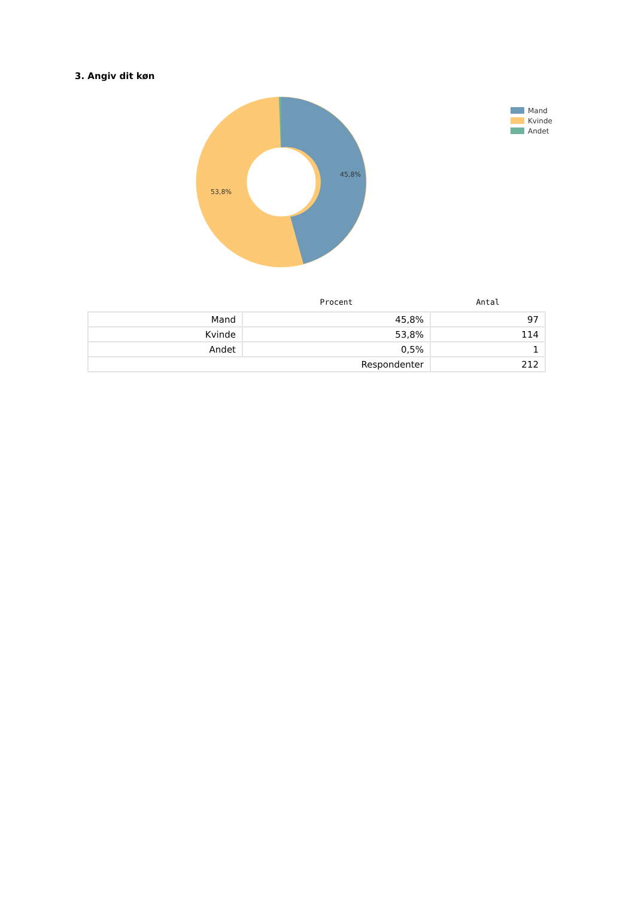3. Angiv dit køn
45,8%
53,8%
Mand
Kvinde
Andet
| | Procent | Antal |
| --- | --- | --- |
| Mand | 45,8% | 97 |
| Kvinde | 53,8% | 114 |
| Andet | 0,5% | 1 |
| Respondenter | | 212 |